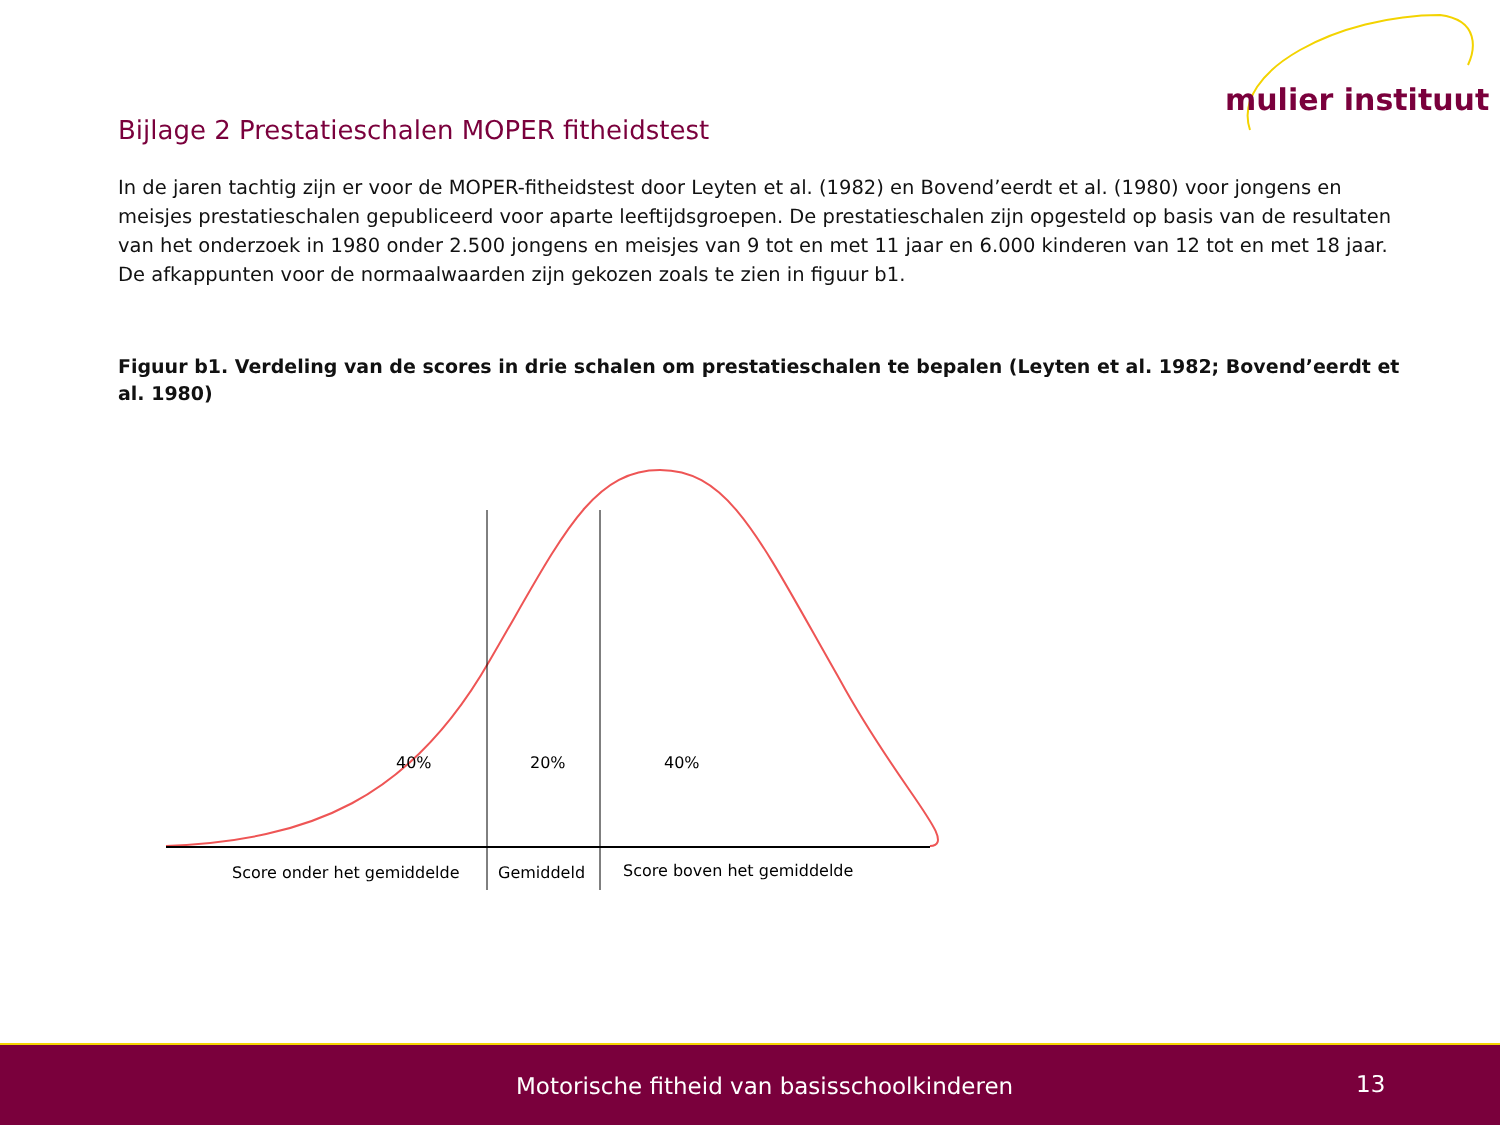mulier instituut
Bijlage 2 Prestatieschalen MOPER fitheidstest
In de jaren tachtig zijn er voor de MOPER-fitheidstest door Leyten et al. (1982) en Bovend’eerdt et al. (1980) voor jongens en meisjes prestatieschalen gepubliceerd voor aparte leeftijdsgroepen. De prestatieschalen zijn opgesteld op basis van de resultaten van het onderzoek in 1980 onder 2.500 jongens en meisjes van 9 tot en met 11 jaar en 6.000 kinderen van 12 tot en met 18 jaar. De afkappunten voor de normaalwaarden zijn gekozen zoals te zien in figuur b1.
Figuur b1. Verdeling van de scores in drie schalen om prestatieschalen te bepalen (Leyten et al. 1982; Bovend’eerdt et al. 1980)
40%
20%
40%
Score onder het gemiddelde
Gemiddeld
Score boven het gemiddelde
Motorische fitheid van basisschoolkinderen 13